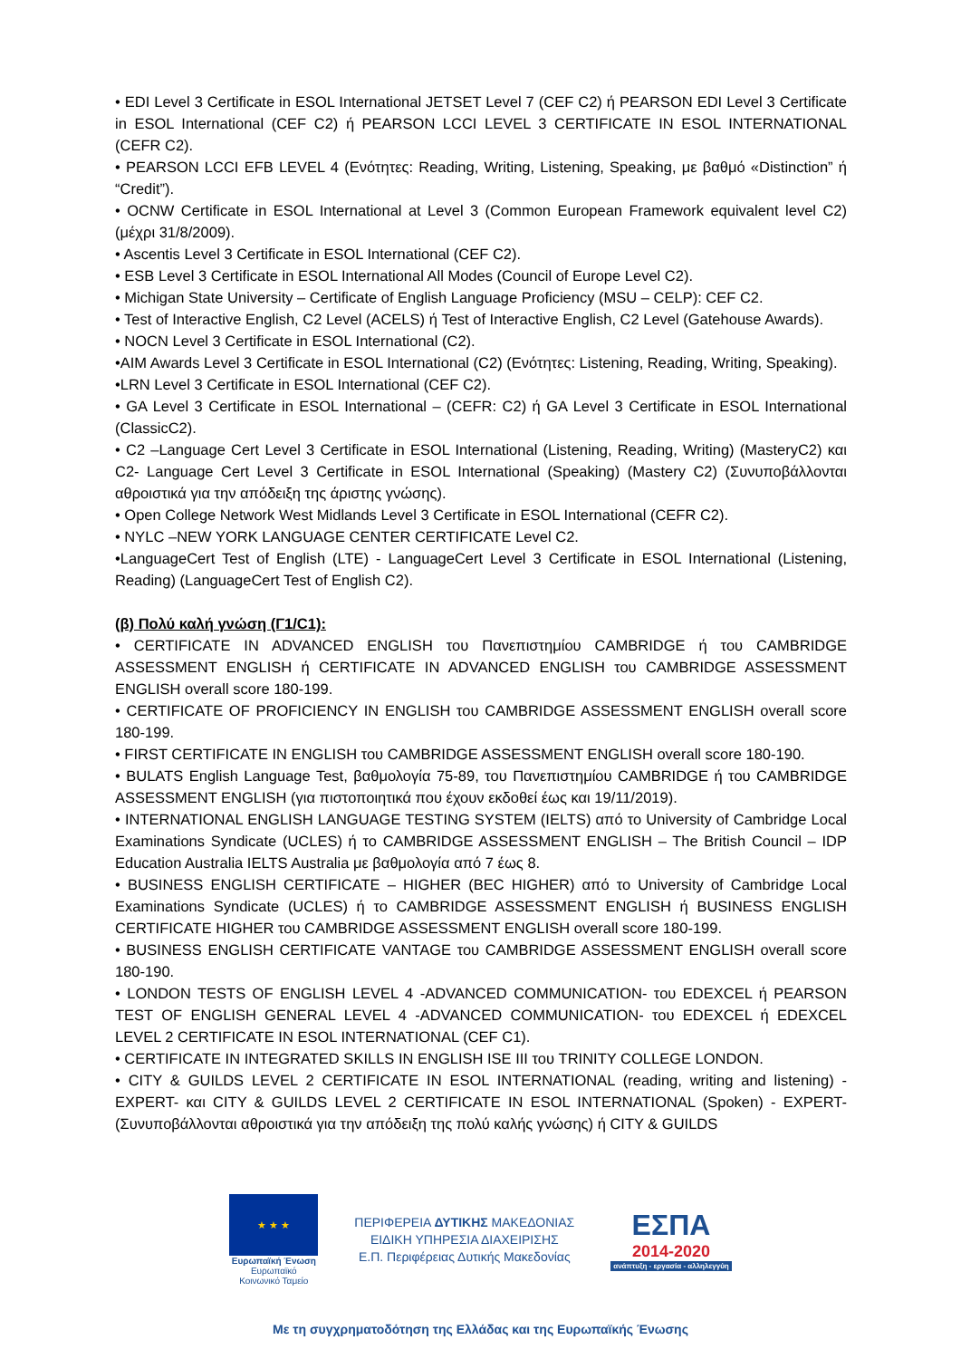• EDI Level 3 Certificate in ESOL International JETSET Level 7 (CEF C2) ή PEARSON EDI Level 3 Certificate in ESOL International (CEF C2) ή PEARSON LCCI LEVEL 3 CERTIFICATE IN ESOL INTERNATIONAL (CEFR C2).
• PEARSON LCCI EFB LEVEL 4 (Ενότητες: Reading, Writing, Listening, Speaking, με βαθμό «Distinction” ή “Credit”).
• OCNW Certificate in ESOL International at Level 3 (Common European Framework equivalent level C2) (μέχρι 31/8/2009).
• Ascentis Level 3 Certificate in ESOL International (CEF C2).
• ESB Level 3 Certificate in ESOL International All Modes (Council of Europe Level C2).
• Michigan State University – Certificate of English Language Proficiency (MSU – CELP): CEF C2.
• Test of Interactive English, C2 Level (ACELS) ή Test of Interactive English, C2 Level (Gatehouse Awards).
• NOCN Level 3 Certificate in ESOL International (C2).
•AIM Awards Level 3 Certificate in ESOL International (C2) (Ενότητες: Listening, Reading, Writing, Speaking).
•LRN Level 3 Certificate in ESOL International (CEF C2).
• GA Level 3 Certificate in ESOL International – (CEFR: C2) ή GA Level 3 Certificate in ESOL International (ClassicC2).
• C2 –Language Cert Level 3 Certificate in ESOL International (Listening, Reading, Writing) (MasteryC2) και C2- Language Cert Level 3 Certificate in ESOL International (Speaking) (Mastery C2) (Συνυποβάλλονται αθροιστικά για την απόδειξη της άριστης γνώσης).
• Open College Network West Midlands Level 3 Certificate in ESOL International (CEFR C2).
• NYLC –NEW YORK LANGUAGE CENTER CERTIFICATE Level C2.
•LanguageCert Test of English (LTE) - LanguageCert Level 3 Certificate in ESOL International (Listening, Reading) (LanguageCert Test of English C2).
(β) Πολύ καλή γνώση (Γ1/C1):
• CERTIFICATE IN ADVANCED ENGLISH του Πανεπιστημίου CAMBRIDGE ή του CAMBRIDGE ASSESSMENT ENGLISH ή CERTIFICATE IN ADVANCED ENGLISH του CAMBRIDGE ASSESSMENT ENGLISH overall score 180-199.
• CERTIFICATE OF PROFICIENCY IN ENGLISH του CAMBRIDGE ASSESSMENT ENGLISH overall score 180-199.
• FIRST CERTIFICATE IN ENGLISH του CAMBRIDGE ASSESSMENT ENGLISH overall score 180-190.
• BULATS English Language Test, βαθμολογία 75-89, του Πανεπιστημίου CAMBRIDGE ή του CAMBRIDGE ASSESSMENT ENGLISH (για πιστοποιητικά που έχουν εκδοθεί έως και 19/11/2019).
• INTERNATIONAL ENGLISH LANGUAGE TESTING SYSTEM (IELTS) από το University of Cambridge Local Examinations Syndicate (UCLES) ή το CAMBRIDGE ASSESSMENT ENGLISH – The British Council – IDP Education Australia IELTS Australia με βαθμολογία από 7 έως 8.
• BUSINESS ENGLISH CERTIFICATE – HIGHER (BEC HIGHER) από το University of Cambridge Local Examinations Syndicate (UCLES) ή το CAMBRIDGE ASSESSMENT ENGLISH ή BUSINESS ENGLISH CERTIFICATE HIGHER του CAMBRIDGE ASSESSMENT ENGLISH overall score 180-199.
• BUSINESS ENGLISH CERTIFICATE VANTAGE του CAMBRIDGE ASSESSMENT ENGLISH overall score 180-190.
• LONDON TESTS OF ENGLISH LEVEL 4 -ADVANCED COMMUNICATION- του EDEXCEL ή PEARSON TEST OF ENGLISH GENERAL LEVEL 4 -ADVANCED COMMUNICATION- του EDEXCEL ή EDEXCEL LEVEL 2 CERTIFICATE IN ESOL INTERNATIONAL (CEF C1).
• CERTIFICATE IN INTEGRATED SKILLS IN ENGLISH ISE III του TRINITY COLLEGE LONDON.
• CITY & GUILDS LEVEL 2 CERTIFICATE IN ESOL INTERNATIONAL (reading, writing and listening) - EXPERT- και CITY & GUILDS LEVEL 2 CERTIFICATE IN ESOL INTERNATIONAL (Spoken) - EXPERT- (Συνυποβάλλονται αθροιστικά για την απόδειξη της πολύ καλής γνώσης) ή CITY & GUILDS
★ ★ ★
Ευρωπαϊκή Ένωση
Ευρωπαϊκό Κοινωνικό Ταμείο
ΠΕΡΙΦΕΡΕΙΑ ΔΥΤΙΚΗΣ ΜΑΚΕΔΟΝΙΑΣ
ΕΙΔΙΚΗ ΥΠΗΡΕΣΙΑ ΔΙΑΧΕΙΡΙΣΗΣ
Ε.Π. Περιφέρειας Δυτικής Μακεδονίας
ΕΣΠΑ
2014-2020
ανάπτυξη - εργασία - αλληλεγγύη
Με τη συγχρηματοδότηση της Ελλάδας και της Ευρωπαϊκής Ένωσης